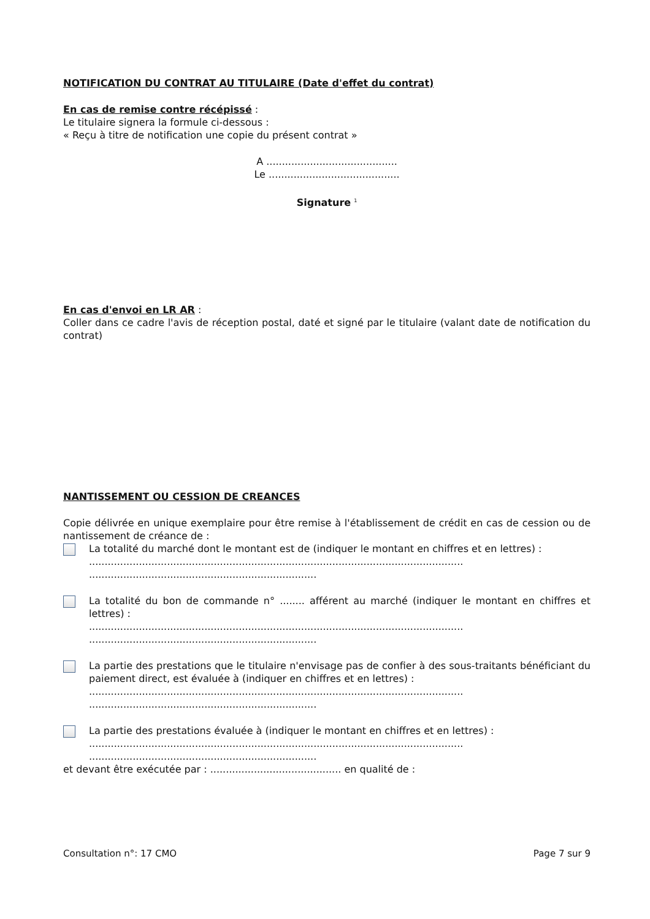NOTIFICATION DU CONTRAT AU TITULAIRE (Date d'effet du contrat)
En cas de remise contre récépissé :
Le titulaire signera la formule ci-dessous :
« Reçu à titre de notification une copie du présent contrat »
A ..........................................
Le ..........................................
Signature <sup>1</sup>
En cas d'envoi en LR AR :
Coller dans ce cadre l'avis de réception postal, daté et signé par le titulaire (valant date de notification du contrat)
NANTISSEMENT OU CESSION DE CREANCES
Copie délivrée en unique exemplaire pour être remise à l'établissement de crédit en cas de cession ou de nantissement de créance de :
La totalité du marché dont le montant est de (indiquer le montant en chiffres et en lettres) :
........................................................................................................................
.........................................................................
La totalité du bon de commande n° ........ afférent au marché (indiquer le montant en chiffres et lettres) :
........................................................................................................................
.........................................................................
La partie des prestations que le titulaire n'envisage pas de confier à des sous-traitants bénéficiant du paiement direct, est évaluée à (indiquer en chiffres et en lettres) :
........................................................................................................................
.........................................................................
La partie des prestations évaluée à (indiquer le montant en chiffres et en lettres) :
........................................................................................................................
.........................................................................
et devant être exécutée par : .......................................... en qualité de :
Consultation n°: 17 CMO Page 7 sur 9